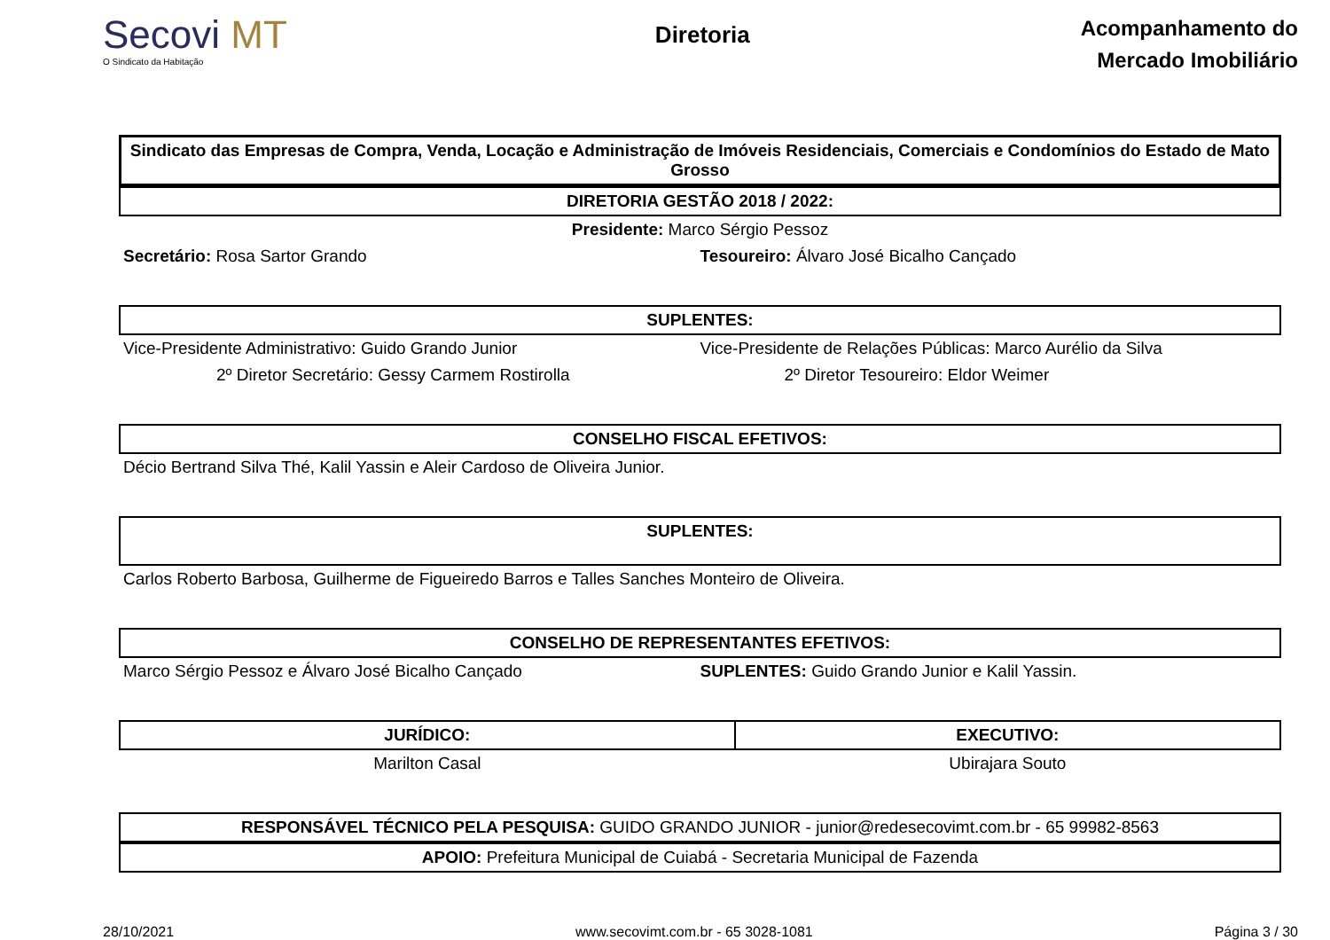Secovi MT
O Sindicato da Habitação
Diretoria
Acompanhamento do
Mercado Imobiliário
Sindicato das Empresas de Compra, Venda, Locação e Administração de Imóveis Residenciais, Comerciais e Condomínios do Estado de Mato Grosso
DIRETORIA GESTÃO 2018 / 2022:
Presidente: Marco Sérgio Pessoz
Secretário: Rosa Sartor Grando Tesoureiro: Álvaro José Bicalho Cançado
SUPLENTES:
Vice-Presidente Administrativo: Guido Grando Junior
Vice-Presidente de Relações Públicas: Marco Aurélio da Silva
2º Diretor Secretário: Gessy Carmem Rostirolla
2º Diretor Tesoureiro: Eldor Weimer
CONSELHO FISCAL EFETIVOS:
Décio Bertrand Silva Thé, Kalil Yassin e Aleir Cardoso de Oliveira Junior.
SUPLENTES:
Carlos Roberto Barbosa, Guilherme de Figueiredo Barros e Talles Sanches Monteiro de Oliveira.
CONSELHO DE REPRESENTANTES EFETIVOS:
Marco Sérgio Pessoz e Álvaro José Bicalho Cançado
SUPLENTES: Guido Grando Junior e Kalil Yassin.
| JURÍDICO: | EXECUTIVO: |
| --- | --- |
| Marilton Casal | Ubirajara Souto |
RESPONSÁVEL TÉCNICO PELA PESQUISA: GUIDO GRANDO JUNIOR - junior@redesecovimt.com.br - 65 99982-8563
APOIO: Prefeitura Municipal de Cuiabá - Secretaria Municipal de Fazenda
28/10/2021 www.secovimt.com.br - 65 3028-1081 Página 3 / 30